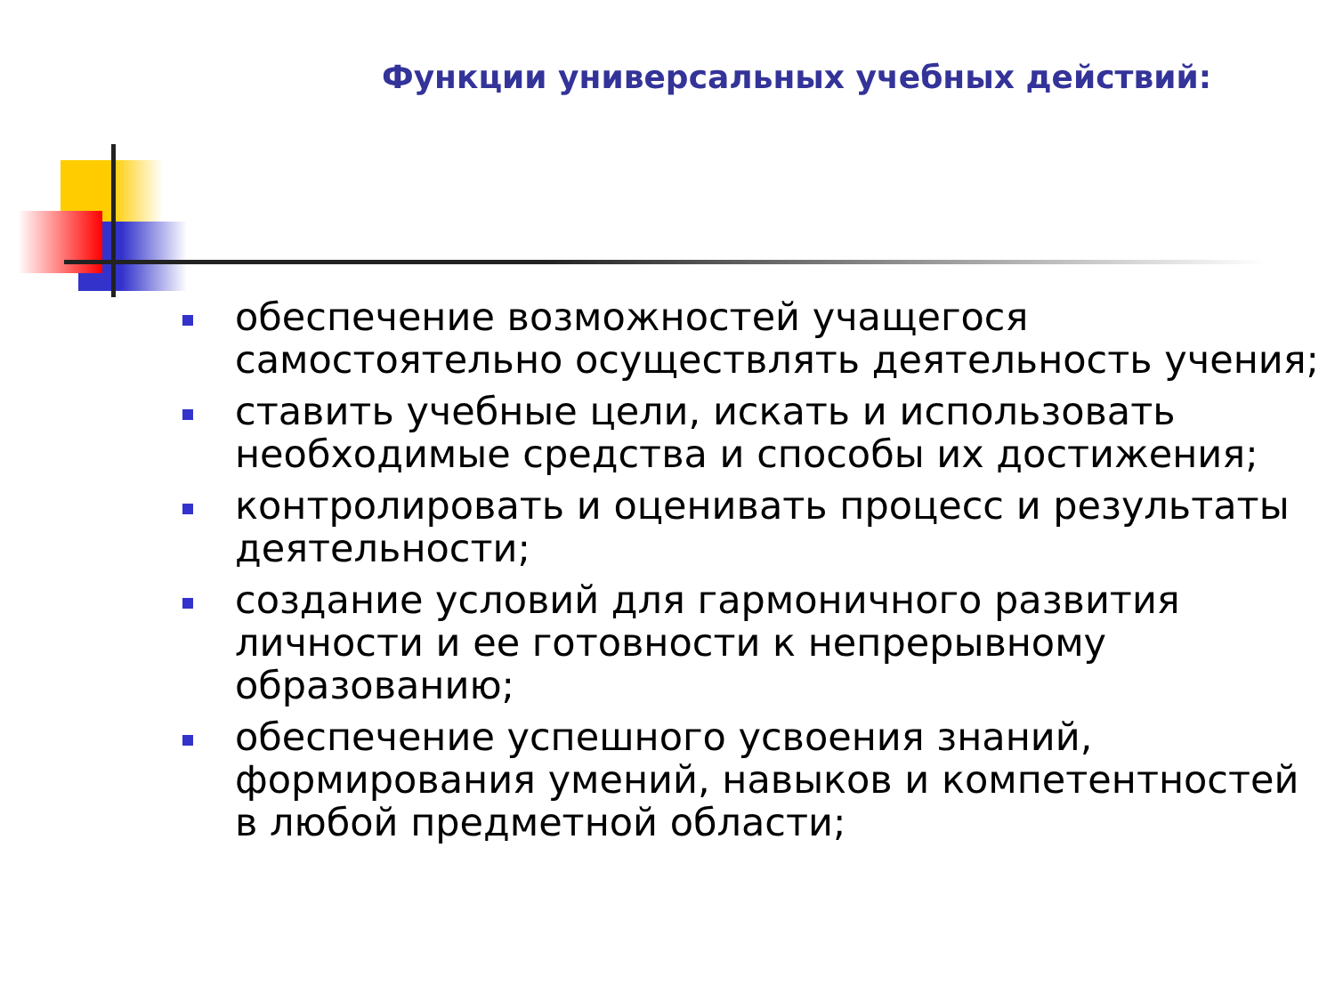Функции универсальных учебных действий:
обеспечение возможностей учащегося самостоятельно осуществлять деятельность учения;
ставить учебные цели, искать и использовать необходимые средства и способы их достижения;
контролировать и оценивать процесс и результаты деятельности;
создание условий для гармоничного развития личности и ее готовности к непрерывному образованию;
обеспечение успешного усвоения знаний, формирования умений, навыков и компетентностей в любой предметной области;